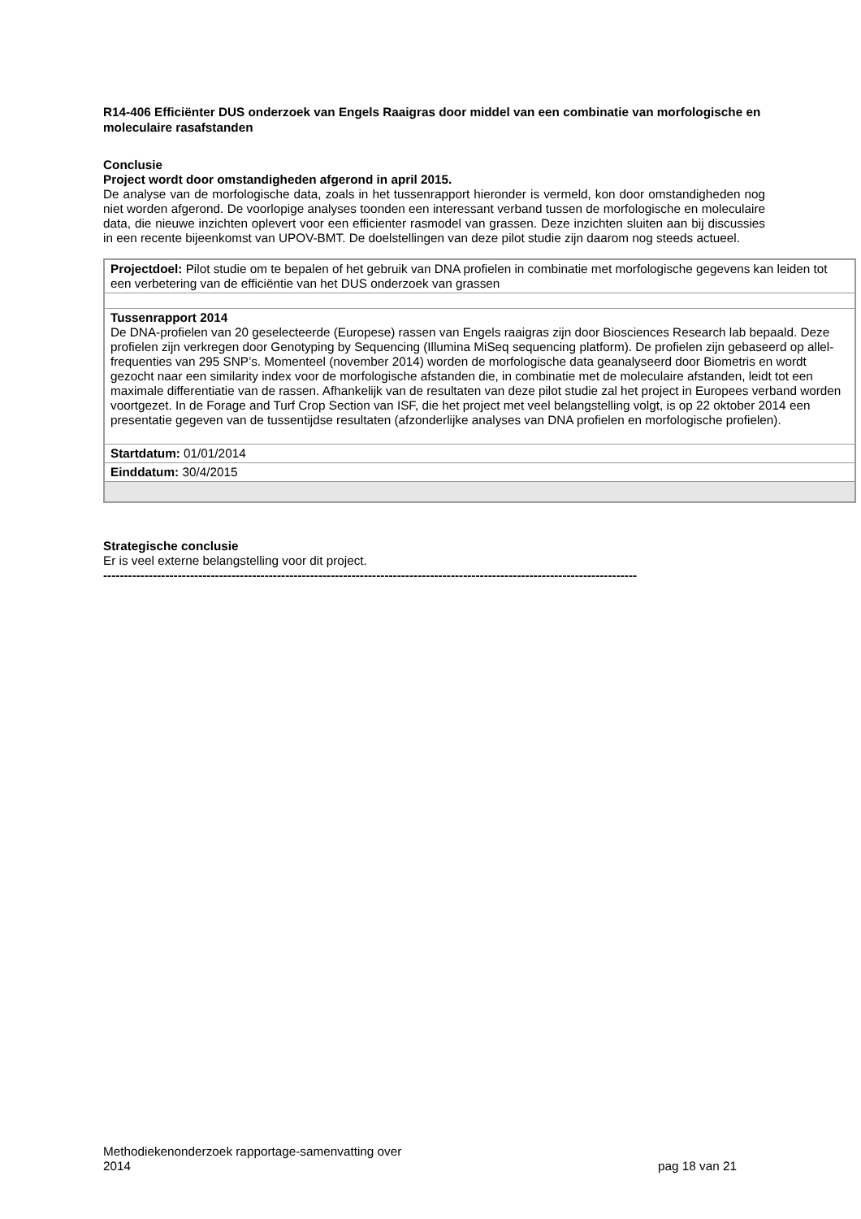R14-406 Efficiënter DUS onderzoek van Engels Raaigras door middel van een combinatie van morfologische en moleculaire rasafstanden
Conclusie
Project wordt door omstandigheden afgerond in april 2015.
De analyse van de morfologische data, zoals in het tussenrapport hieronder is vermeld, kon door omstandigheden nog niet worden afgerond. De voorlopige analyses toonden een interessant verband tussen de morfologische en moleculaire data, die nieuwe inzichten oplevert voor een efficienter rasmodel van grassen. Deze inzichten sluiten aan bij discussies in een recente bijeenkomst van UPOV-BMT. De doelstellingen van deze pilot studie zijn daarom nog steeds actueel.
| Projectdoel: Pilot studie om te bepalen of het gebruik van DNA profielen in combinatie met morfologische gegevens kan leiden tot een verbetering van de efficiëntie van het DUS onderzoek van grassen |
| Tussenrapport 2014 De DNA-profielen van 20 geselecteerde (Europese) rassen van Engels raaigras zijn door Biosciences Research lab bepaald. Deze profielen zijn verkregen door Genotyping by Sequencing (Illumina MiSeq sequencing platform). De profielen zijn gebaseerd op allel-frequenties van 295 SNP’s. Momenteel (november 2014) worden de morfologische data geanalyseerd door Biometris en wordt gezocht naar een similarity index voor de morfologische afstanden die, in combinatie met de moleculaire afstanden, leidt tot een maximale differentiatie van de rassen. Afhankelijk van de resultaten van deze pilot studie zal het project in Europees verband worden voortgezet. In de Forage and Turf Crop Section van ISF, die het project met veel belangstelling volgt, is op 22 oktober 2014 een presentatie gegeven van de tussentijdse resultaten (afzonderlijke analyses van DNA profielen en morfologische profielen). |
| Startdatum: 01/01/2014 |
| Einddatum: 30/4/2015 |
Strategische conclusie
Er is veel externe belangstelling voor dit project.
---------------------------------------------------------------------------------------------------------------------------------
Methodiekenonderzoek rapportage-samenvatting over
2014 pag 18 van 21